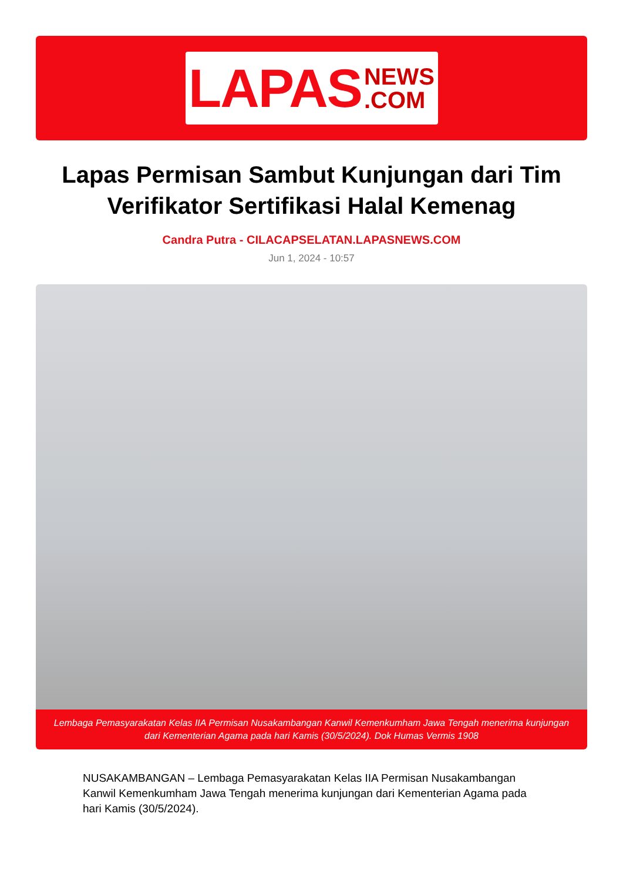LAPAS NEWS
.COM
Lapas Permisan Sambut Kunjungan dari Tim Verifikator Sertifikasi Halal Kemenag
Candra Putra - CILACAPSELATAN.LAPASNEWS.COM
Jun 1, 2024 - 10:57
Lembaga Pemasyarakatan Kelas IIA Permisan Nusakambangan Kanwil Kemenkumham Jawa Tengah menerima kunjungan dari Kementerian Agama pada hari Kamis (30/5/2024). Dok Humas Vermis 1908
NUSAKAMBANGAN – Lembaga Pemasyarakatan Kelas IIA Permisan Nusakambangan Kanwil Kemenkumham Jawa Tengah menerima kunjungan dari Kementerian Agama pada hari Kamis (30/5/2024).